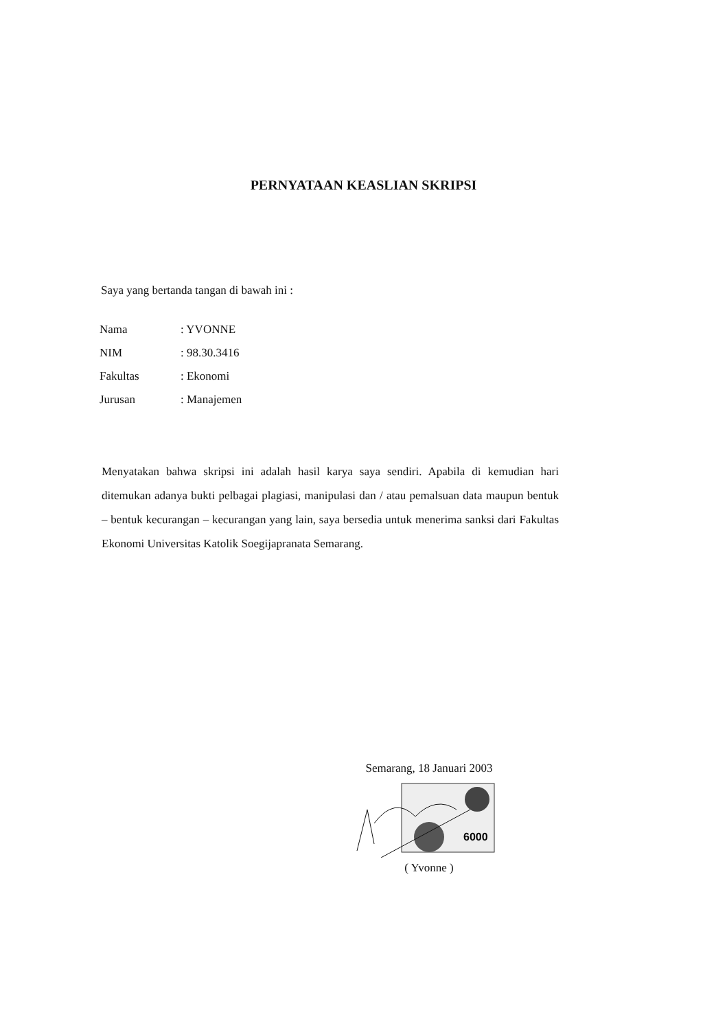PERNYATAAN KEASLIAN SKRIPSI
Saya yang bertanda tangan di bawah ini :
| Nama | : YVONNE |
| NIM | : 98.30.3416 |
| Fakultas | : Ekonomi |
| Jurusan | : Manajemen |
Menyatakan bahwa skripsi ini adalah hasil karya saya sendiri. Apabila di kemudian hari ditemukan adanya bukti pelbagai plagiasi, manipulasi dan / atau pemalsuan data maupun bentuk – bentuk kecurangan – kecurangan yang lain, saya bersedia untuk menerima sanksi dari Fakultas Ekonomi Universitas Katolik Soegijapranata Semarang.
Semarang, 18 Januari 2003
6000
( Yvonne )